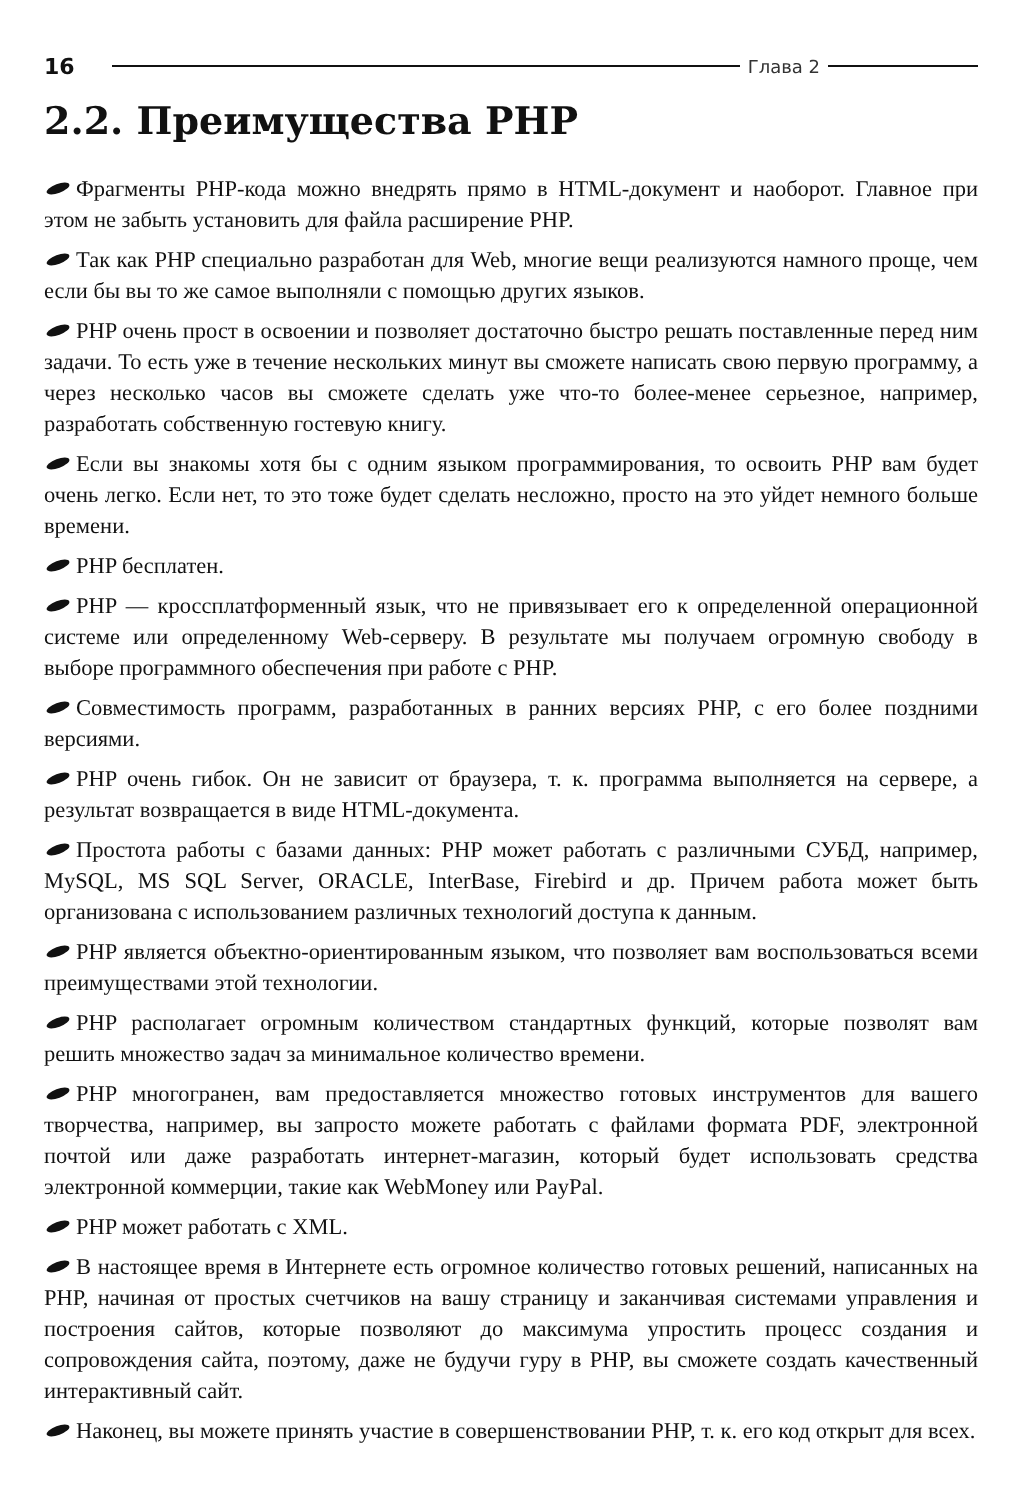16 Глава 2
2.2. Преимущества PHP
Фрагменты PHP-кода можно внедрять прямо в HTML-документ и наоборот. Главное при этом не забыть установить для файла расширение PHP.
Так как PHP специально разработан для Web, многие вещи реализуются намного проще, чем если бы вы то же самое выполняли с помощью других языков.
PHP очень прост в освоении и позволяет достаточно быстро решать поставленные перед ним задачи. То есть уже в течение нескольких минут вы сможете написать свою первую программу, а через несколько часов вы сможете сделать уже что-то более-менее серьезное, например, разработать собственную гостевую книгу.
Если вы знакомы хотя бы с одним языком программирования, то освоить PHP вам будет очень легко. Если нет, то это тоже будет сделать несложно, просто на это уйдет немного больше времени.
PHP бесплатен.
PHP — кроссплатформенный язык, что не привязывает его к определенной операционной системе или определенному Web-серверу. В результате мы получаем огромную свободу в выборе программного обеспечения при работе с PHP.
Совместимость программ, разработанных в ранних версиях PHP, с его более поздними версиями.
PHP очень гибок. Он не зависит от браузера, т. к. программа выполняется на сервере, а результат возвращается в виде HTML-документа.
Простота работы с базами данных: PHP может работать с различными СУБД, например, MySQL, MS SQL Server, ORACLE, InterBase, Firebird и др. Причем работа может быть организована с использованием различных технологий доступа к данным.
PHP является объектно-ориентированным языком, что позволяет вам воспользоваться всеми преимуществами этой технологии.
PHP располагает огромным количеством стандартных функций, которые позволят вам решить множество задач за минимальное количество времени.
PHP многогранен, вам предоставляется множество готовых инструментов для вашего творчества, например, вы запросто можете работать с файлами формата PDF, электронной почтой или даже разработать интернет-магазин, который будет использовать средства электронной коммерции, такие как WebMoney или PayPal.
PHP может работать с XML.
В настоящее время в Интернете есть огромное количество готовых решений, написанных на PHP, начиная от простых счетчиков на вашу страницу и заканчивая системами управления и построения сайтов, которые позволяют до максимума упростить процесс создания и сопровождения сайта, поэтому, даже не будучи гуру в PHP, вы сможете создать качественный интерактивный сайт.
Наконец, вы можете принять участие в совершенствовании PHP, т. к. его код открыт для всех.